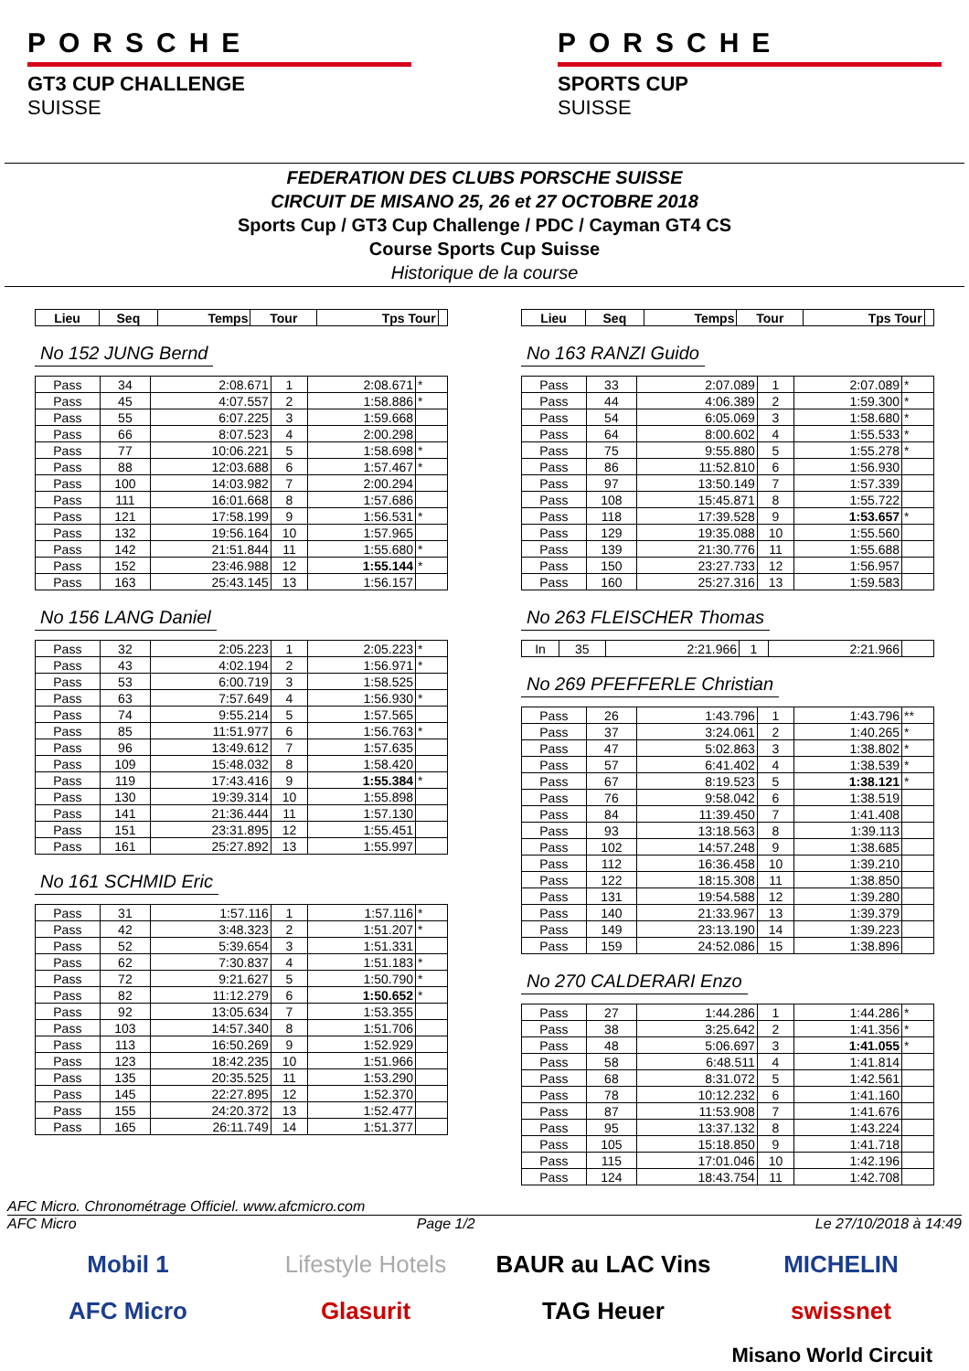PORSCHE
GT3 CUP CHALLENGE
SUISSE
PORSCHE
SPORTS CUP
SUISSE
FEDERATION DES CLUBS PORSCHE SUISSE
CIRCUIT DE MISANO 25, 26 et 27 OCTOBRE 2018
Sports Cup / GT3 Cup Challenge / PDC / Cayman GT4 CS
Course Sports Cup Suisse
Historique de la course
| Lieu | Seq | Temps | Tour | Tps Tour | |
| --- | --- | --- | --- | --- | --- |
No 152 JUNG Bernd
| Pass | 34 | 2:08.671 | 1 | 2:08.671 | * |
| Pass | 45 | 4:07.557 | 2 | 1:58.886 | * |
| Pass | 55 | 6:07.225 | 3 | 1:59.668 | |
| Pass | 66 | 8:07.523 | 4 | 2:00.298 | |
| Pass | 77 | 10:06.221 | 5 | 1:58.698 | * |
| Pass | 88 | 12:03.688 | 6 | 1:57.467 | * |
| Pass | 100 | 14:03.982 | 7 | 2:00.294 | |
| Pass | 111 | 16:01.668 | 8 | 1:57.686 | |
| Pass | 121 | 17:58.199 | 9 | 1:56.531 | * |
| Pass | 132 | 19:56.164 | 10 | 1:57.965 | |
| Pass | 142 | 21:51.844 | 11 | 1:55.680 | * |
| Pass | 152 | 23:46.988 | 12 | 1:55.144 | * |
| Pass | 163 | 25:43.145 | 13 | 1:56.157 | |
No 156 LANG Daniel
| Pass | 32 | 2:05.223 | 1 | 2:05.223 | * |
| Pass | 43 | 4:02.194 | 2 | 1:56.971 | * |
| Pass | 53 | 6:00.719 | 3 | 1:58.525 | |
| Pass | 63 | 7:57.649 | 4 | 1:56.930 | * |
| Pass | 74 | 9:55.214 | 5 | 1:57.565 | |
| Pass | 85 | 11:51.977 | 6 | 1:56.763 | * |
| Pass | 96 | 13:49.612 | 7 | 1:57.635 | |
| Pass | 109 | 15:48.032 | 8 | 1:58.420 | |
| Pass | 119 | 17:43.416 | 9 | 1:55.384 | * |
| Pass | 130 | 19:39.314 | 10 | 1:55.898 | |
| Pass | 141 | 21:36.444 | 11 | 1:57.130 | |
| Pass | 151 | 23:31.895 | 12 | 1:55.451 | |
| Pass | 161 | 25:27.892 | 13 | 1:55.997 | |
No 161 SCHMID Eric
| Pass | 31 | 1:57.116 | 1 | 1:57.116 | * |
| Pass | 42 | 3:48.323 | 2 | 1:51.207 | * |
| Pass | 52 | 5:39.654 | 3 | 1:51.331 | |
| Pass | 62 | 7:30.837 | 4 | 1:51.183 | * |
| Pass | 72 | 9:21.627 | 5 | 1:50.790 | * |
| Pass | 82 | 11:12.279 | 6 | 1:50.652 | * |
| Pass | 92 | 13:05.634 | 7 | 1:53.355 | |
| Pass | 103 | 14:57.340 | 8 | 1:51.706 | |
| Pass | 113 | 16:50.269 | 9 | 1:52.929 | |
| Pass | 123 | 18:42.235 | 10 | 1:51.966 | |
| Pass | 135 | 20:35.525 | 11 | 1:53.290 | |
| Pass | 145 | 22:27.895 | 12 | 1:52.370 | |
| Pass | 155 | 24:20.372 | 13 | 1:52.477 | |
| Pass | 165 | 26:11.749 | 14 | 1:51.377 | |
| Lieu | Seq | Temps | Tour | Tps Tour | |
| --- | --- | --- | --- | --- | --- |
No 163 RANZI Guido
| Pass | 33 | 2:07.089 | 1 | 2:07.089 | * |
| Pass | 44 | 4:06.389 | 2 | 1:59.300 | * |
| Pass | 54 | 6:05.069 | 3 | 1:58.680 | * |
| Pass | 64 | 8:00.602 | 4 | 1:55.533 | * |
| Pass | 75 | 9:55.880 | 5 | 1:55.278 | * |
| Pass | 86 | 11:52.810 | 6 | 1:56.930 | |
| Pass | 97 | 13:50.149 | 7 | 1:57.339 | |
| Pass | 108 | 15:45.871 | 8 | 1:55.722 | |
| Pass | 118 | 17:39.528 | 9 | 1:53.657 | * |
| Pass | 129 | 19:35.088 | 10 | 1:55.560 | |
| Pass | 139 | 21:30.776 | 11 | 1:55.688 | |
| Pass | 150 | 23:27.733 | 12 | 1:56.957 | |
| Pass | 160 | 25:27.316 | 13 | 1:59.583 | |
No 263 FLEISCHER Thomas
| In | 35 | 2:21.966 | 1 | 2:21.966 | |
No 269 PFEFFERLE Christian
| Pass | 26 | 1:43.796 | 1 | 1:43.796 | ** |
| Pass | 37 | 3:24.061 | 2 | 1:40.265 | * |
| Pass | 47 | 5:02.863 | 3 | 1:38.802 | * |
| Pass | 57 | 6:41.402 | 4 | 1:38.539 | * |
| Pass | 67 | 8:19.523 | 5 | 1:38.121 | * |
| Pass | 76 | 9:58.042 | 6 | 1:38.519 | |
| Pass | 84 | 11:39.450 | 7 | 1:41.408 | |
| Pass | 93 | 13:18.563 | 8 | 1:39.113 | |
| Pass | 102 | 14:57.248 | 9 | 1:38.685 | |
| Pass | 112 | 16:36.458 | 10 | 1:39.210 | |
| Pass | 122 | 18:15.308 | 11 | 1:38.850 | |
| Pass | 131 | 19:54.588 | 12 | 1:39.280 | |
| Pass | 140 | 21:33.967 | 13 | 1:39.379 | |
| Pass | 149 | 23:13.190 | 14 | 1:39.223 | |
| Pass | 159 | 24:52.086 | 15 | 1:38.896 | |
No 270 CALDERARI Enzo
| Pass | 27 | 1:44.286 | 1 | 1:44.286 | * |
| Pass | 38 | 3:25.642 | 2 | 1:41.356 | * |
| Pass | 48 | 5:06.697 | 3 | 1:41.055 | * |
| Pass | 58 | 6:48.511 | 4 | 1:41.814 | |
| Pass | 68 | 8:31.072 | 5 | 1:42.561 | |
| Pass | 78 | 10:12.232 | 6 | 1:41.160 | |
| Pass | 87 | 11:53.908 | 7 | 1:41.676 | |
| Pass | 95 | 13:37.132 | 8 | 1:43.224 | |
| Pass | 105 | 15:18.850 | 9 | 1:41.718 | |
| Pass | 115 | 17:01.046 | 10 | 1:42.196 | |
| Pass | 124 | 18:43.754 | 11 | 1:42.708 | |
AFC Micro. Chronométrage Officiel. www.afcmicro.com
AFC Micro Page 1/2 Le 27/10/2018 à 14:49
Mobil 1 Lifestyle Hotels BAUR au LAC Vins MICHELIN AFC Micro Glasurit TAG Heuer swissnet
Misano World Circuit